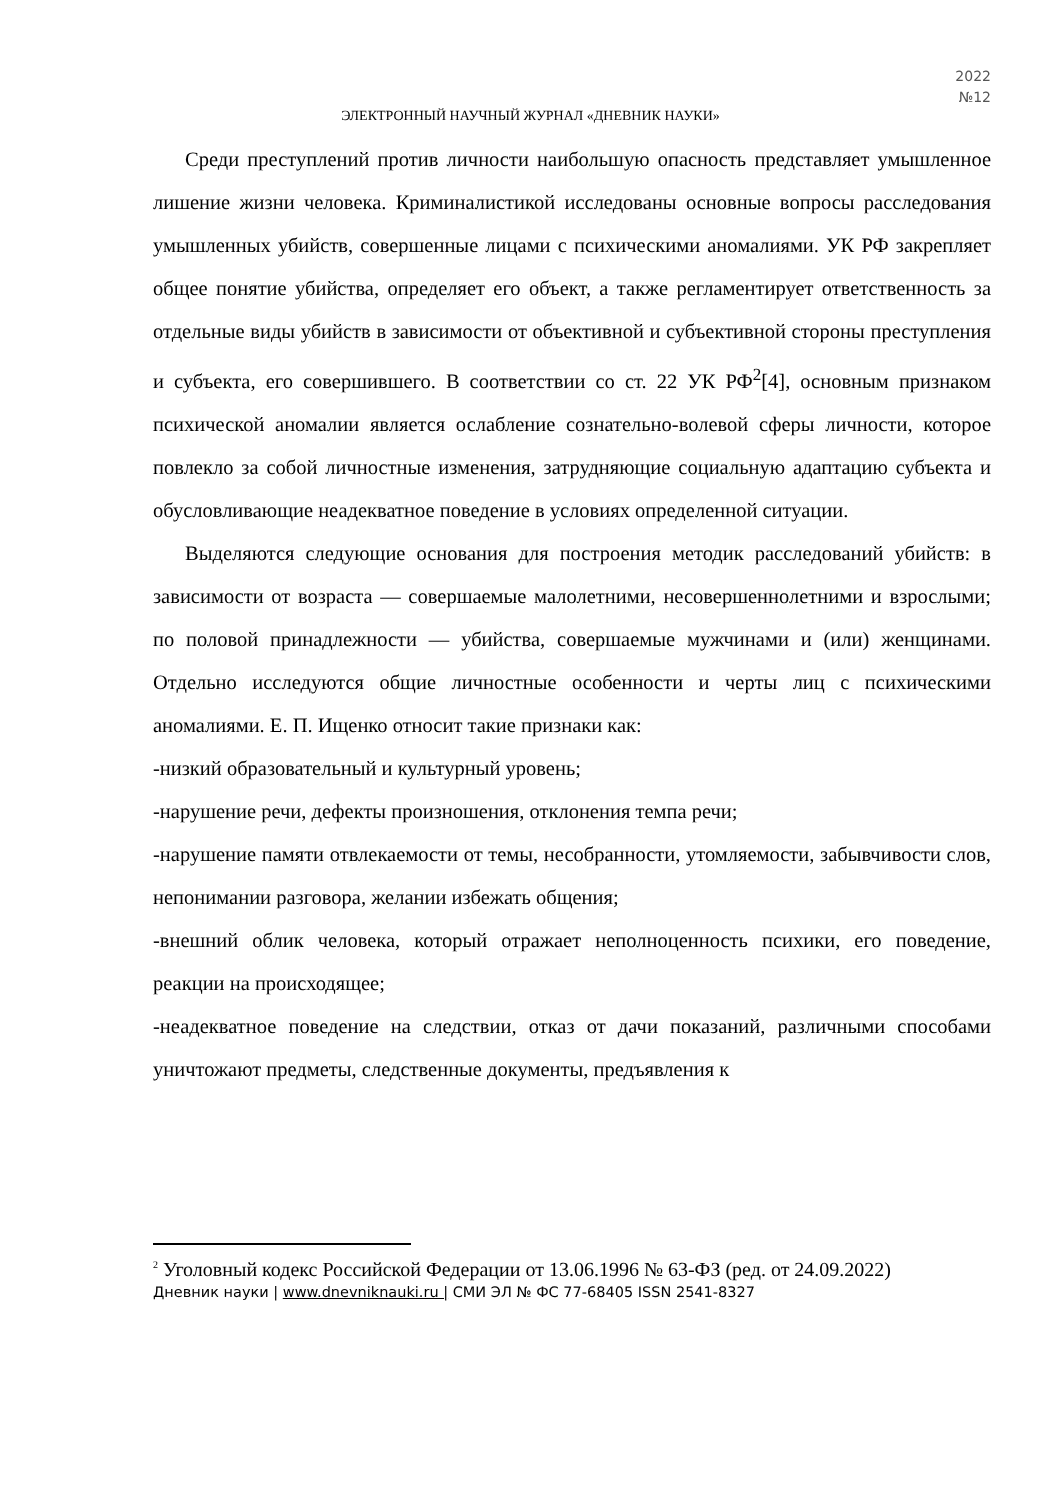2022
№12
ЭЛЕКТРОННЫЙ НАУЧНЫЙ ЖУРНАЛ «ДНЕВНИК НАУКИ»
Среди преступлений против личности наибольшую опасность представляет умышленное лишение жизни человека. Криминалистикой исследованы основные вопросы расследования умышленных убийств, совершенные лицами с психическими аномалиями. УК РФ закрепляет общее понятие убийства, определяет его объект, а также регламентирует ответственность за отдельные виды убийств в зависимости от объективной и субъективной стороны преступления и субъекта, его совершившего. В соответствии со ст. 22 УК РФ<sup>2</sup>[4], основным признаком психической аномалии является ослабление сознательно-волевой сферы личности, которое повлекло за собой личностные изменения, затрудняющие социальную адаптацию субъекта и обусловливающие неадекватное поведение в условиях определенной ситуации.
Выделяются следующие основания для построения методик расследований убийств: в зависимости от возраста — совершаемые малолетними, несовершеннолетними и взрослыми; по половой принадлежности — убийства, совершаемые мужчинами и (или) женщинами. Отдельно исследуются общие личностные особенности и черты лиц с психическими аномалиями. Е. П. Ищенко относит такие признаки как:
-низкий образовательный и культурный уровень;
-нарушение речи, дефекты произношения, отклонения темпа речи;
-нарушение памяти отвлекаемости от темы, несобранности, утомляемости, забывчивости слов, непонимании разговора, желании избежать общения;
-внешний облик человека, который отражает неполноценность психики, его поведение, реакции на происходящее;
-неадекватное поведение на следствии, отказ от дачи показаний, различными способами уничтожают предметы, следственные документы, предъявления к
<sup>2</sup> Уголовный кодекс Российской Федерации от 13.06.1996 № 63-ФЗ (ред. от 24.09.2022)
Дневник науки | www.dnevniknauki.ru | СМИ ЭЛ № ФС 77-68405 ISSN 2541-8327